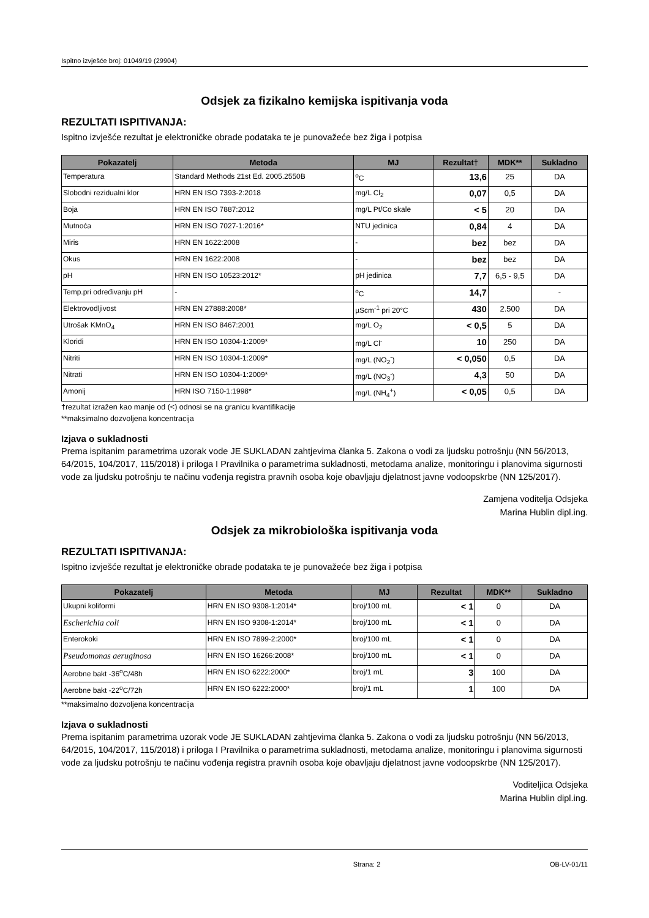Ispitno izvješće broj: 01049/19 (29904)
Odsjek za fizikalno kemijska ispitivanja voda
REZULTATI ISPITIVANJA:
Ispitno izvješće rezultat je elektroničke obrade podataka te je punovažeće bez žiga i potpisa
| Pokazatelj | Metoda | MJ | Rezultat† | MDK** | Sukladno |
| --- | --- | --- | --- | --- | --- |
| Temperatura | Standard Methods 21st Ed. 2005.2550B | <sup>o</sup> C | 13,6 | 25 | DA |
| Slobodni rezidualni klor | HRN EN ISO 7393-2:2018 | mg/L Cl<sub>2</sub> | 0,07 | 0,5 | DA |
| Boja | HRN EN ISO 7887:2012 | mg/L Pt/Co skale | < 5 | 20 | DA |
| Mutnoća | HRN EN ISO 7027-1:2016* | NTU jedinica | 0,84 | 4 | DA |
| Miris | HRN EN 1622:2008 | - | bez | bez | DA |
| Okus | HRN EN 1622:2008 | - | bez | bez | DA |
| pH | HRN EN ISO 10523:2012* | pH jedinica | 7,7 | 6,5 - 9,5 | DA |
| Temp.pri određivanju pH | - | <sup>o</sup> C | 14,7 | | - |
| Elektrovodljivost | HRN EN 27888:2008* | µScm<sup>-1</sup> pri 20°C | 430 | 2.500 | DA |
| Utrošak KMnO<sub>4</sub> | HRN EN ISO 8467:2001 | mg/L O<sub>2</sub> | < 0,5 | 5 | DA |
| Kloridi | HRN EN ISO 10304-1:2009* | mg/L Cl<sup>-</sup> | 10 | 250 | DA |
| Nitriti | HRN EN ISO 10304-1:2009* | mg/L (NO<sub>2</sub><sup>-</sup>) | < 0,050 | 0,5 | DA |
| Nitrati | HRN EN ISO 10304-1:2009* | mg/L (NO<sub>3</sub><sup>-</sup>) | 4,3 | 50 | DA |
| Amonij | HRN ISO 7150-1:1998* | mg/L (NH<sub>4</sub><sup>+</sup>) | < 0,05 | 0,5 | DA |
†rezultat izražen kao manje od (<) odnosi se na granicu kvantifikacije
**maksimalno dozvoljena koncentracija
Izjava o sukladnosti
Prema ispitanim parametrima uzorak vode JE SUKLADAN zahtjevima članka 5. Zakona o vodi za ljudsku potrošnju (NN 56/2013, 64/2015, 104/2017, 115/2018) i priloga I Pravilnika o parametrima sukladnosti, metodama analize, monitoringu i planovima sigurnosti vode za ljudsku potrošnju te načinu vođenja registra pravnih osoba koje obavljaju djelatnost javne vodoopskrbe (NN 125/2017).
Zamjena voditelja Odsjeka
Marina Hublin dipl.ing.
Odsjek za mikrobiološka ispitivanja voda
REZULTATI ISPITIVANJA:
Ispitno izvješće rezultat je elektroničke obrade podataka te je punovažeće bez žiga i potpisa
| Pokazatelj | Metoda | MJ | Rezultat | MDK** | Sukladno |
| --- | --- | --- | --- | --- | --- |
| Ukupni koliformi | HRN EN ISO 9308-1:2014* | broj/100 mL | < 1 | 0 | DA |
| Escherichia coli | HRN EN ISO 9308-1:2014* | broj/100 mL | < 1 | 0 | DA |
| Enterokoki | HRN EN ISO 7899-2:2000* | broj/100 mL | < 1 | 0 | DA |
| Pseudomonas aeruginosa | HRN EN ISO 16266:2008* | broj/100 mL | < 1 | 0 | DA |
| Aerobne bakt -36<sup>o</sup>C/48h | HRN EN ISO 6222:2000* | broj/1 mL | 3 | 100 | DA |
| Aerobne bakt -22<sup>o</sup>C/72h | HRN EN ISO 6222:2000* | broj/1 mL | 1 | 100 | DA |
**maksimalno dozvoljena koncentracija
Izjava o sukladnosti
Prema ispitanim parametrima uzorak vode JE SUKLADAN zahtjevima članka 5. Zakona o vodi za ljudsku potrošnju (NN 56/2013, 64/2015, 104/2017, 115/2018) i priloga I Pravilnika o parametrima sukladnosti, metodama analize, monitoringu i planovima sigurnosti vode za ljudsku potrošnju te načinu vođenja registra pravnih osoba koje obavljaju djelatnost javne vodoopskrbe (NN 125/2017).
Voditeljica Odsjeka
Marina Hublin dipl.ing.
Strana: 2 OB-LV-01/11